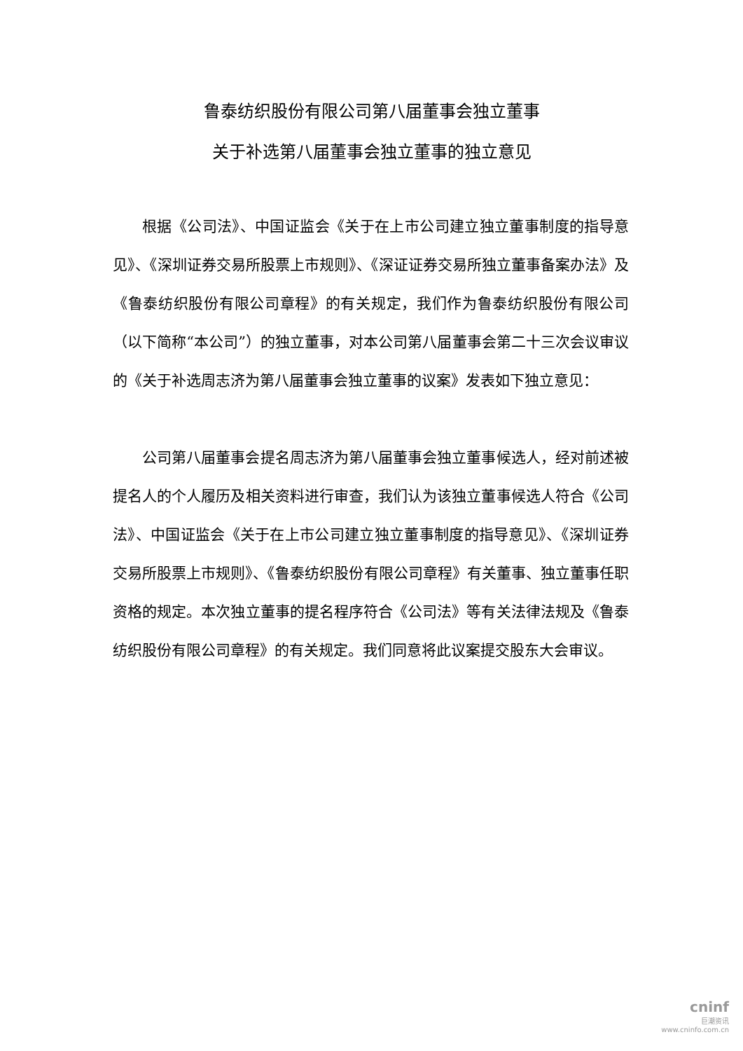鲁泰纺织股份有限公司第八届董事会独立董事
关于补选第八届董事会独立董事的独立意见
根据《公司法》、中国证监会《关于在上市公司建立独立董事制度的指导意见》、《深圳证券交易所股票上市规则》、《深证证券交易所独立董事备案办法》及《鲁泰纺织股份有限公司章程》的有关规定，我们作为鲁泰纺织股份有限公司（以下简称“本公司”）的独立董事，对本公司第八届董事会第二十三次会议审议的《关于补选周志济为第八届董事会独立董事的议案》发表如下独立意见：
公司第八届董事会提名周志济为第八届董事会独立董事候选人，经对前述被提名人的个人履历及相关资料进行审查，我们认为该独立董事候选人符合《公司法》、中国证监会《关于在上市公司建立独立董事制度的指导意见》、《深圳证券交易所股票上市规则》、《鲁泰纺织股份有限公司章程》有关董事、独立董事任职资格的规定。本次独立董事的提名程序符合《公司法》等有关法律法规及《鲁泰纺织股份有限公司章程》的有关规定。我们同意将此议案提交股东大会审议。
cninf
巨潮资讯
www.cninfo.com.cn